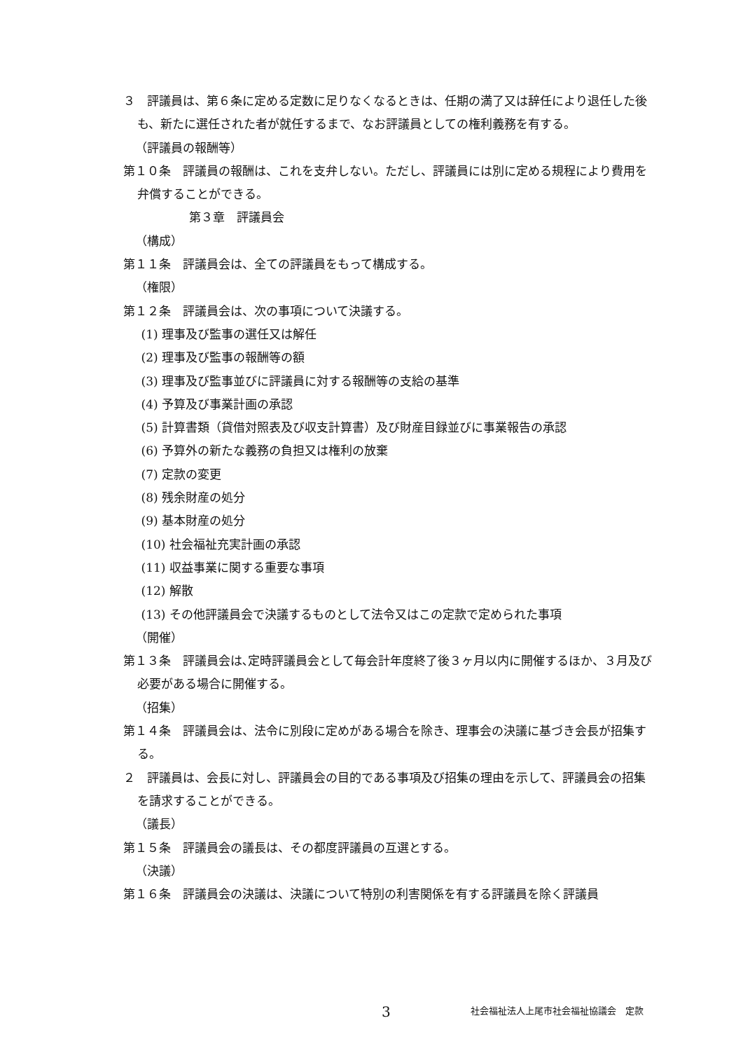３　評議員は、第６条に定める定数に足りなくなるときは、任期の満了又は辞任により退任した後も、新たに選任された者が就任するまで、なお評議員としての権利義務を有する。
（評議員の報酬等）
第１０条　評議員の報酬は、これを支弁しない。ただし、評議員には別に定める規程により費用を弁償することができる。
第３章　評議員会
（構成）
第１１条　評議員会は、全ての評議員をもって構成する。
（権限）
第１２条　評議員会は、次の事項について決議する。
(1) 理事及び監事の選任又は解任
(2) 理事及び監事の報酬等の額
(3) 理事及び監事並びに評議員に対する報酬等の支給の基準
(4) 予算及び事業計画の承認
(5) 計算書類（貸借対照表及び収支計算書）及び財産目録並びに事業報告の承認
(6) 予算外の新たな義務の負担又は権利の放棄
(7) 定款の変更
(8) 残余財産の処分
(9) 基本財産の処分
(10) 社会福祉充実計画の承認
(11) 収益事業に関する重要な事項
(12) 解散
(13) その他評議員会で決議するものとして法令又はこの定款で定められた事項
（開催）
第１３条　評議員会は､定時評議員会として毎会計年度終了後３ヶ月以内に開催するほか、３月及び必要がある場合に開催する。
（招集）
第１４条　評議員会は、法令に別段に定めがある場合を除き、理事会の決議に基づき会長が招集する。
２　評議員は、会長に対し、評議員会の目的である事項及び招集の理由を示して、評議員会の招集を請求することができる。
（議長）
第１５条　評議員会の議長は、その都度評議員の互選とする。
（決議）
第１６条　評議員会の決議は、決議について特別の利害関係を有する評議員を除く評議員
3 社会福祉法人上尾市社会福祉協議会　定款